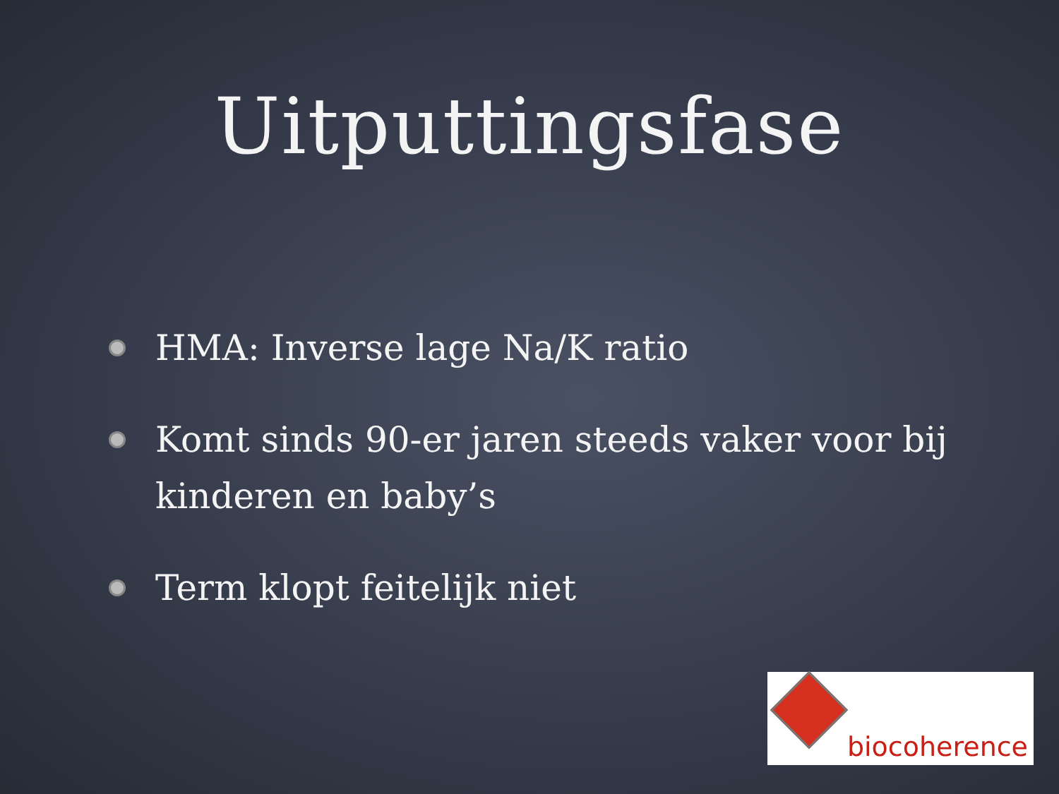Uitputtingsfase
HMA: Inverse lage Na/K ratio
Komt sinds 90-er jaren steeds vaker voor bij kinderen en baby’s
Term klopt feitelijk niet
biocoherence